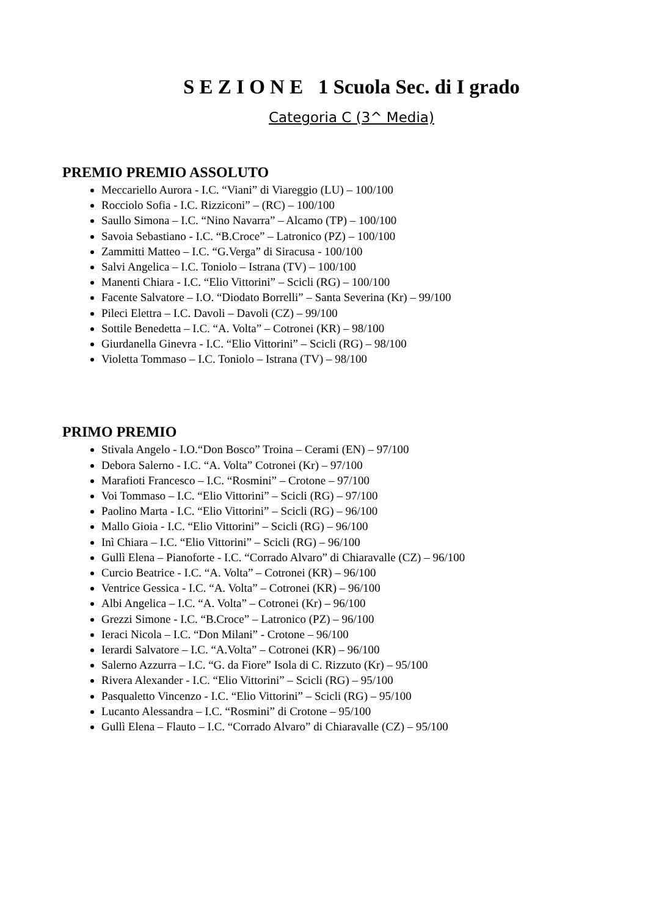S E Z I O N E 1 Scuola Sec. di I grado
Categoria C (3^ Media)
PREMIO PREMIO ASSOLUTO
Meccariello Aurora - I.C. “Viani” di Viareggio (LU) – 100/100
Rocciolo Sofia - I.C. Rizziconi” – (RC) – 100/100
Saullo Simona – I.C. “Nino Navarra” – Alcamo (TP) – 100/100
Savoia Sebastiano - I.C. “B.Croce” – Latronico (PZ) – 100/100
Zammitti Matteo – I.C. “G.Verga” di Siracusa - 100/100
Salvi Angelica – I.C. Toniolo – Istrana (TV) – 100/100
Manenti Chiara - I.C. “Elio Vittorini” – Scicli (RG) – 100/100
Facente Salvatore – I.O. “Diodato Borrelli” – Santa Severina (Kr) – 99/100
Pileci Elettra – I.C. Davoli – Davoli (CZ) – 99/100
Sottile Benedetta – I.C. “A. Volta” – Cotronei (KR) – 98/100
Giurdanella Ginevra - I.C. “Elio Vittorini” – Scicli (RG) – 98/100
Violetta Tommaso – I.C. Toniolo – Istrana (TV) – 98/100
PRIMO PREMIO
Stivala Angelo - I.O.“Don Bosco” Troina – Cerami (EN) – 97/100
Debora Salerno - I.C. “A. Volta” Cotronei (Kr) – 97/100
Marafioti Francesco – I.C. “Rosmini” – Crotone – 97/100
Voi Tommaso – I.C. “Elio Vittorini” – Scicli (RG) – 97/100
Paolino Marta - I.C. “Elio Vittorini” – Scicli (RG) – 96/100
Mallo Gioia - I.C. “Elio Vittorini” – Scicli (RG) – 96/100
Inì Chiara – I.C. “Elio Vittorini” – Scicli (RG) – 96/100
Gullì Elena – Pianoforte - I.C. “Corrado Alvaro” di Chiaravalle (CZ) – 96/100
Curcio Beatrice - I.C. “A. Volta” – Cotronei (KR) – 96/100
Ventrice Gessica - I.C. “A. Volta” – Cotronei (KR) – 96/100
Albi Angelica – I.C. “A. Volta” – Cotronei (Kr) – 96/100
Grezzi Simone - I.C. “B.Croce” – Latronico (PZ) – 96/100
Ieraci Nicola – I.C. “Don Milani” - Crotone – 96/100
Ierardi Salvatore – I.C. “A.Volta” – Cotronei (KR) – 96/100
Salerno Azzurra – I.C. “G. da Fiore” Isola di C. Rizzuto (Kr) – 95/100
Rivera Alexander - I.C. “Elio Vittorini” – Scicli (RG) – 95/100
Pasqualetto Vincenzo - I.C. “Elio Vittorini” – Scicli (RG) – 95/100
Lucanto Alessandra – I.C. “Rosmini” di Crotone – 95/100
Gullì Elena – Flauto – I.C. “Corrado Alvaro” di Chiaravalle (CZ) – 95/100